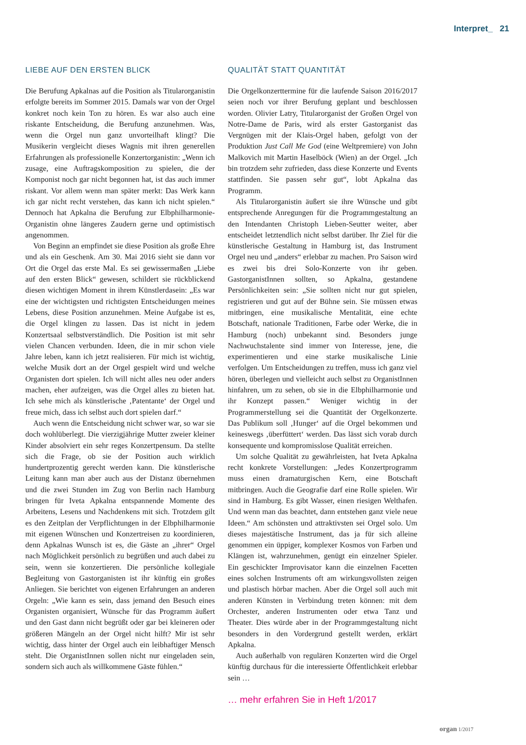Interpret_ 21
LIEBE AUF DEN ERSTEN BLICK
Die Berufung Apkalnas auf die Position als Titularorganistin erfolgte bereits im Sommer 2015. Damals war von der Orgel konkret noch kein Ton zu hören. Es war also auch eine riskante Entscheidung, die Berufung anzunehmen. Was, wenn die Orgel nun ganz unvorteilhaft klingt? Die Musikerin vergleicht dieses Wagnis mit ihren generellen Erfahrungen als professionelle Konzertorganistin: „Wenn ich zusage, eine Auftragskomposition zu spielen, die der Komponist noch gar nicht begonnen hat, ist das auch immer riskant. Vor allem wenn man später merkt: Das Werk kann ich gar nicht recht verstehen, das kann ich nicht spielen.“ Dennoch hat Apkalna die Berufung zur Elbphilharmonie-Organistin ohne längeres Zaudern gerne und optimistisch angenommen.
Von Beginn an empfindet sie diese Position als große Ehre und als ein Geschenk. Am 30. Mai 2016 sieht sie dann vor Ort die Orgel das erste Mal. Es sei gewissermaßen „Liebe auf den ersten Blick“ gewesen, schildert sie rückblickend diesen wichtigen Moment in ihrem Künstlerdasein: „Es war eine der wichtigsten und richtigsten Entscheidungen meines Lebens, diese Position anzunehmen. Meine Aufgabe ist es, die Orgel klingen zu lassen. Das ist nicht in jedem Konzertsaal selbstverständlich. Die Position ist mit sehr vielen Chancen verbunden. Ideen, die in mir schon viele Jahre leben, kann ich jetzt realisieren. Für mich ist wichtig, welche Musik dort an der Orgel gespielt wird und welche Organisten dort spielen. Ich will nicht alles neu oder anders machen, eher aufzeigen, was die Orgel alles zu bieten hat. Ich sehe mich als künstlerische ‚Patentante‘ der Orgel und freue mich, dass ich selbst auch dort spielen darf.“
Auch wenn die Entscheidung nicht schwer war, so war sie doch wohlüberlegt. Die vierzigjährige Mutter zweier kleiner Kinder absolviert ein sehr reges Konzertpensum. Da stellte sich die Frage, ob sie der Position auch wirklich hundertprozentig gerecht werden kann. Die künstlerische Leitung kann man aber auch aus der Distanz übernehmen und die zwei Stunden im Zug von Berlin nach Hamburg bringen für Iveta Apkalna entspannende Momente des Arbeitens, Lesens und Nachdenkens mit sich. Trotzdem gilt es den Zeitplan der Verpflichtungen in der Elbphilharmonie mit eigenen Wünschen und Konzertreisen zu koordinieren, denn Apkalnas Wunsch ist es, die Gäste an „ihrer“ Orgel nach Möglichkeit persönlich zu begrüßen und auch dabei zu sein, wenn sie konzertieren. Die persönliche kollegiale Begleitung von Gastorganisten ist ihr künftig ein großes Anliegen. Sie berichtet von eigenen Erfahrungen an anderen Orgeln: „Wie kann es sein, dass jemand den Besuch eines Organisten organisiert, Wünsche für das Programm äußert und den Gast dann nicht begrüßt oder gar bei kleineren oder größeren Mängeln an der Orgel nicht hilft? Mir ist sehr wichtig, dass hinter der Orgel auch ein leibhaftiger Mensch steht. Die OrganistInnen sollen nicht nur eingeladen sein, sondern sich auch als willkommene Gäste fühlen.“
QUALITÄT STATT QUANTITÄT
Die Orgelkonzerttermine für die laufende Saison 2016/2017 seien noch vor ihrer Berufung geplant und beschlossen worden. Olivier Latry, Titularorganist der Großen Orgel von Notre-Dame de Paris, wird als erster Gastorganist das Vergnügen mit der Klais-Orgel haben, gefolgt von der Produktion Just Call Me God (eine Weltpremiere) von John Malkovich mit Martin Haselböck (Wien) an der Orgel. „Ich bin trotzdem sehr zufrieden, dass diese Konzerte und Events stattfinden. Sie passen sehr gut“, lobt Apkalna das Programm.
Als Titularorganistin äußert sie ihre Wünsche und gibt entsprechende Anregungen für die Programmgestaltung an den Intendanten Christoph Lieben-Seutter weiter, aber entscheidet letztendlich nicht selbst darüber. Ihr Ziel für die künstlerische Gestaltung in Hamburg ist, das Instrument Orgel neu und „anders“ erlebbar zu machen. Pro Saison wird es zwei bis drei Solo-Konzerte von ihr geben. GastorganistInnen sollten, so Apkalna, gestandene Persönlichkeiten sein: „Sie sollten nicht nur gut spielen, registrieren und gut auf der Bühne sein. Sie müssen etwas mitbringen, eine musikalische Mentalität, eine echte Botschaft, nationale Traditionen, Farbe oder Werke, die in Hamburg (noch) unbekannt sind. Besonders junge Nachwuchstalente sind immer von Interesse, jene, die experimentieren und eine starke musikalische Linie verfolgen. Um Entscheidungen zu treffen, muss ich ganz viel hören, überlegen und vielleicht auch selbst zu OrganistInnen hinfahren, um zu sehen, ob sie in die Elbphilharmonie und ihr Konzept passen.“ Weniger wichtig in der Programmerstellung sei die Quantität der Orgelkonzerte. Das Publikum soll ‚Hunger‘ auf die Orgel bekommen und keineswegs ‚überfüttert‘ werden. Das lässt sich vorab durch konsequente und kompromisslose Qualität erreichen.
Um solche Qualität zu gewährleisten, hat Iveta Apkalna recht konkrete Vorstellungen: „Jedes Konzertprogramm muss einen dramaturgischen Kern, eine Botschaft mitbringen. Auch die Geografie darf eine Rolle spielen. Wir sind in Hamburg. Es gibt Wasser, einen riesigen Welthafen. Und wenn man das beachtet, dann entstehen ganz viele neue Ideen.“ Am schönsten und attraktivsten sei Orgel solo. Um dieses majestätische Instrument, das ja für sich alleine genommen ein üppiger, komplexer Kosmos von Farben und Klängen ist, wahrzunehmen, genügt ein einzelner Spieler. Ein geschickter Improvisator kann die einzelnen Facetten eines solchen Instruments oft am wirkungsvollsten zeigen und plastisch hörbar machen. Aber die Orgel soll auch mit anderen Künsten in Verbindung treten können: mit dem Orchester, anderen Instrumenten oder etwa Tanz und Theater. Dies würde aber in der Programmgestaltung nicht besonders in den Vordergrund gestellt werden, erklärt Apkalna.
Auch außerhalb von regulären Konzerten wird die Orgel künftig durchaus für die interessierte Öffentlichkeit erlebbar sein …
… mehr erfahren Sie in Heft 1/2017
organ 1/2017